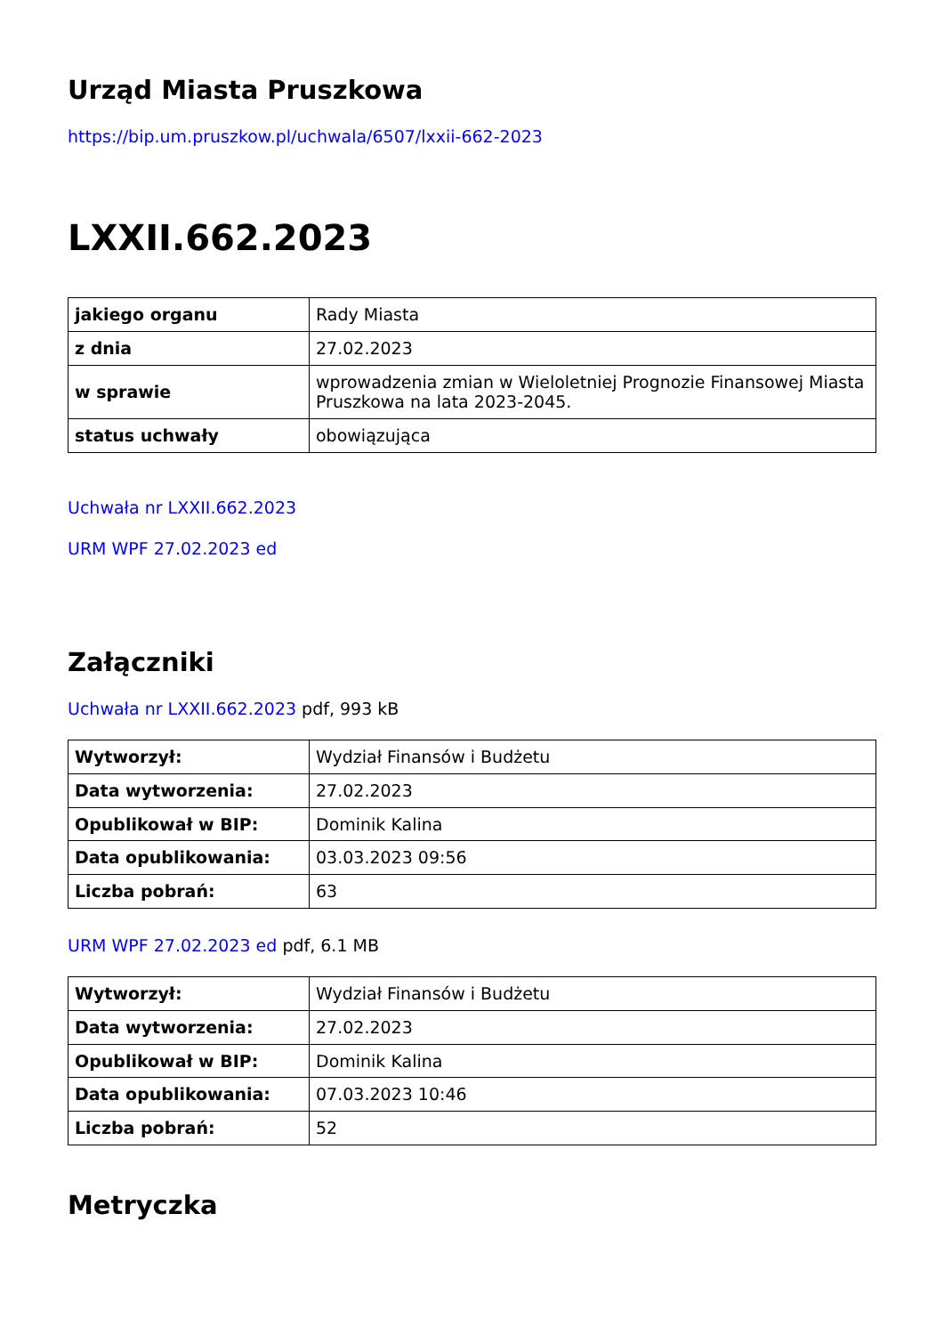Urząd Miasta Pruszkowa
https://bip.um.pruszkow.pl/uchwala/6507/lxxii-662-2023
LXXII.662.2023
| jakiego organu | Rady Miasta |
| z dnia | 27.02.2023 |
| w sprawie | wprowadzenia zmian w Wieloletniej Prognozie Finansowej Miasta Pruszkowa na lata 2023-2045. |
| status uchwały | obowiązująca |
Uchwała nr LXXII.662.2023
URM WPF 27.02.2023 ed
Załączniki
Uchwała nr LXXII.662.2023 pdf, 993 kB
| Wytworzył: | Wydział Finansów i Budżetu |
| Data wytworzenia: | 27.02.2023 |
| Opublikował w BIP: | Dominik Kalina |
| Data opublikowania: | 03.03.2023 09:56 |
| Liczba pobrań: | 63 |
URM WPF 27.02.2023 ed pdf, 6.1 MB
| Wytworzył: | Wydział Finansów i Budżetu |
| Data wytworzenia: | 27.02.2023 |
| Opublikował w BIP: | Dominik Kalina |
| Data opublikowania: | 07.03.2023 10:46 |
| Liczba pobrań: | 52 |
Metryczka